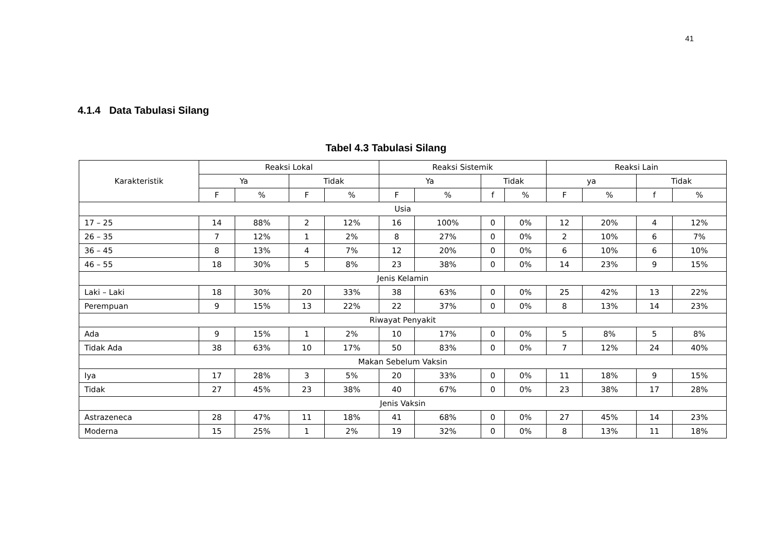41
4.1.4 Data Tabulasi Silang
Tabel 4.3 Tabulasi Silang
| Karakteristik | Reaksi Lokal | | | | Reaksi Sistemik | | | | Reaksi Lain | | | |
| --- | --- | --- | --- | --- | --- | --- | --- | --- | --- | --- | --- | --- |
| | Ya | | Tidak | | Ya | | Tidak | | ya | | Tidak | |
| | F | % | F | % | F | % | f | % | F | % | f | % |
| Usia | | | | | | | | | | | | |
| 17 – 25 | 14 | 88% | 2 | 12% | 16 | 100% | 0 | 0% | 12 | 20% | 4 | 12% |
| 26 – 35 | 7 | 12% | 1 | 2% | 8 | 27% | 0 | 0% | 2 | 10% | 6 | 7% |
| 36 – 45 | 8 | 13% | 4 | 7% | 12 | 20% | 0 | 0% | 6 | 10% | 6 | 10% |
| 46 – 55 | 18 | 30% | 5 | 8% | 23 | 38% | 0 | 0% | 14 | 23% | 9 | 15% |
| Jenis Kelamin | | | | | | | | | | | | |
| Laki – Laki | 18 | 30% | 20 | 33% | 38 | 63% | 0 | 0% | 25 | 42% | 13 | 22% |
| Perempuan | 9 | 15% | 13 | 22% | 22 | 37% | 0 | 0% | 8 | 13% | 14 | 23% |
| Riwayat Penyakit | | | | | | | | | | | | |
| Ada | 9 | 15% | 1 | 2% | 10 | 17% | 0 | 0% | 5 | 8% | 5 | 8% |
| Tidak Ada | 38 | 63% | 10 | 17% | 50 | 83% | 0 | 0% | 7 | 12% | 24 | 40% |
| Makan Sebelum Vaksin | | | | | | | | | | | | |
| Iya | 17 | 28% | 3 | 5% | 20 | 33% | 0 | 0% | 11 | 18% | 9 | 15% |
| Tidak | 27 | 45% | 23 | 38% | 40 | 67% | 0 | 0% | 23 | 38% | 17 | 28% |
| Jenis Vaksin | | | | | | | | | | | | |
| Astrazeneca | 28 | 47% | 11 | 18% | 41 | 68% | 0 | 0% | 27 | 45% | 14 | 23% |
| Moderna | 15 | 25% | 1 | 2% | 19 | 32% | 0 | 0% | 8 | 13% | 11 | 18% |